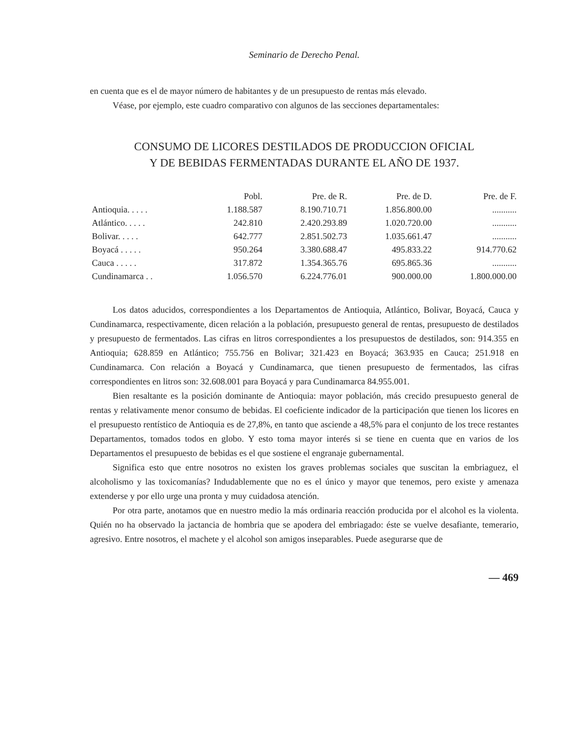Seminario de Derecho Penal.
en cuenta que es el de mayor número de habitantes y de un presupuesto de rentas más elevado.
Véase, por ejemplo, este cuadro comparativo con algunos de las secciones departamentales:
CONSUMO DE LICORES DESTILADOS DE PRODUCCION OFICIAL
Y DE BEBIDAS FERMENTADAS DURANTE EL AÑO DE 1937.
| | Pobl. | Pre. de R. | Pre. de D. | Pre. de F. |
| --- | --- | --- | --- | --- |
| Antioquia. . . . . | 1.188.587 | 8.190.710.71 | 1.856.800.00 | ........... |
| Atlántico. . . . . | 242.810 | 2.420.293.89 | 1.020.720.00 | ........... |
| Bolivar. . . . . | 642.777 | 2.851.502.73 | 1.035.661.47 | ........... |
| Boyacá . . . . . | 950.264 | 3.380.688.47 | 495.833.22 | 914.770.62 |
| Cauca . . . . . | 317.872 | 1.354.365.76 | 695.865.36 | ........... |
| Cundinamarca . . | 1.056.570 | 6.224.776.01 | 900.000.00 | 1.800.000.00 |
Los datos aducidos, correspondientes a los Departamentos de Antioquia, Atlántico, Bolivar, Boyacá, Cauca y Cundinamarca, respectivamente, dicen relación a la población, presupuesto general de rentas, presupuesto de destilados y presupuesto de fermentados. Las cifras en litros correspondientes a los presupuestos de destilados, son: 914.355 en Antioquia; 628.859 en Atlántico; 755.756 en Bolivar; 321.423 en Boyacá; 363.935 en Cauca; 251.918 en Cundinamarca. Con relación a Boyacá y Cundinamarca, que tienen presupuesto de fermentados, las cifras correspondientes en litros son: 32.608.001 para Boyacá y para Cundinamarca 84.955.001.
Bien resaltante es la posición dominante de Antioquia: mayor población, más crecido presupuesto general de rentas y relativamente menor consumo de bebidas. El coeficiente indicador de la participación que tienen los licores en el presupuesto rentístico de Antioquia es de 27,8%, en tanto que asciende a 48,5% para el conjunto de los trece restantes Departamentos, tomados todos en globo. Y esto toma mayor interés si se tiene en cuenta que en varios de los Departamentos el presupuesto de bebidas es el que sostiene el engranaje gubernamental.
Significa esto que entre nosotros no existen los graves problemas sociales que suscitan la embriaguez, el alcoholismo y las toxicomanías? Indudablemente que no es el único y mayor que tenemos, pero existe y amenaza extenderse y por ello urge una pronta y muy cuidadosa atención.
Por otra parte, anotamos que en nuestro medio la más ordinaria reacción producida por el alcohol es la violenta. Quién no ha observado la jactancia de hombria que se apodera del embriagado: éste se vuelve desafiante, temerario, agresivo. Entre nosotros, el machete y el alcohol son amigos inseparables. Puede asegurarse que de
— 469